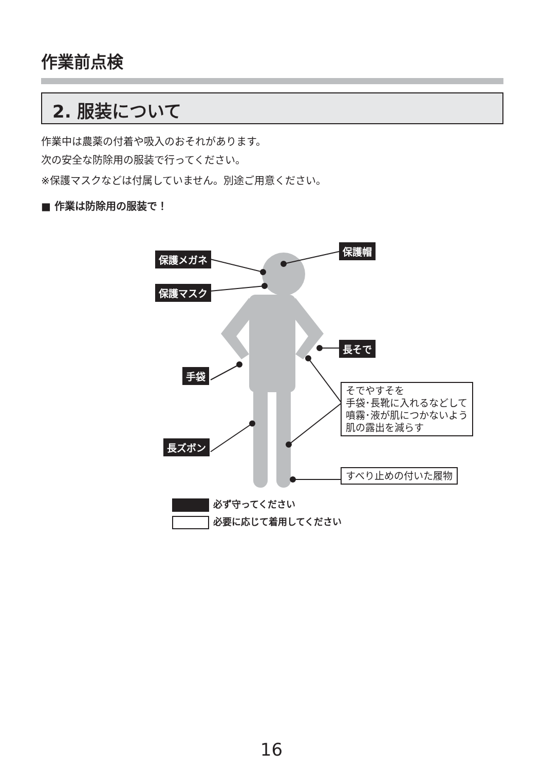作業前点検
2. 服装について
作業中は農薬の付着や吸入のおそれがあります。
次の安全な防除用の服装で行ってください。
※保護マスクなどは付属していません。別途ご用意ください。
■ 作業は防除用の服装で！
保護メガネ
保護マスク
保護帽
長そで
手袋
長ズボン
そでやすそを
手袋･長靴に入れるなどして
噴霧･液が肌につかないよう
肌の露出を減らす
すべり止めの付いた履物
必ず守ってください
必要に応じて着用してください
16